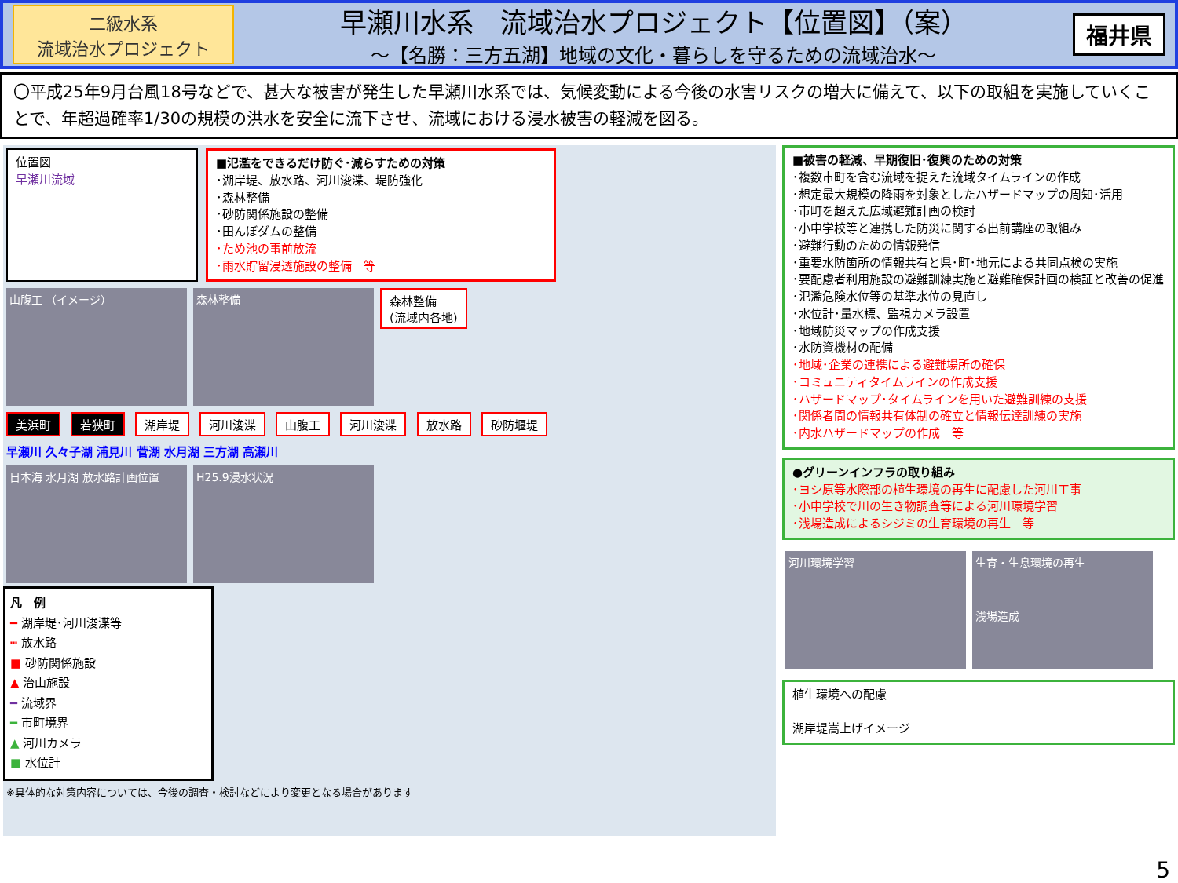二級水系
流域治水プロジェクト
早瀬川水系　流域治水プロジェクト【位置図】（案）
～【名勝：三方五湖】地域の文化・暮らしを守るための流域治水～
福井県
〇平成25年9月台風18号などで、甚大な被害が発生した早瀬川水系では、気候変動による今後の水害リスクの増大に備えて、以下の取組を実施していくことで、年超過確率1/30の規模の洪水を安全に流下させ、流域における浸水被害の軽減を図る。
位置図
早瀬川流域
■氾濫をできるだけ防ぐ･減らすための対策
･湖岸堤、放水路、河川浚渫、堤防強化
･森林整備
･砂防関係施設の整備
･田んぼダムの整備
･ため池の事前放流
･雨水貯留浸透施設の整備　等
山腹工 （イメージ） 森林整備 森林整備
(流域内各地)
美浜町 若狭町 湖岸堤 河川浚渫 山腹工 河川浚渫 放水路 砂防堰堤
早瀬川 久々子湖 浦見川 菅湖 水月湖 三方湖 高瀬川
日本海 水月湖 放水路計画位置 H25.9浸水状況
凡　例
━ 湖岸堤･河川浚渫等
┅ 放水路
■ 砂防関係施設
▲ 治山施設
━ 流域界
━ 市町境界
▲ 河川カメラ
■ 水位計
※具体的な対策内容については、今後の調査・検討などにより変更となる場合があります
■被害の軽減、早期復旧･復興のための対策
･複数市町を含む流域を捉えた流域タイムラインの作成
･想定最大規模の降雨を対象としたハザードマップの周知･活用
･市町を超えた広域避難計画の検討
･小中学校等と連携した防災に関する出前講座の取組み
･避難行動のための情報発信
･重要水防箇所の情報共有と県･町･地元による共同点検の実施
･要配慮者利用施設の避難訓練実施と避難確保計画の検証と改善の促進
･氾濫危険水位等の基準水位の見直し
･水位計･量水標、監視カメラ設置
･地域防災マップの作成支援
･水防資機材の配備
･地域･企業の連携による避難場所の確保
･コミュニティタイムラインの作成支援
･ハザードマップ･タイムラインを用いた避難訓練の支援
･関係者間の情報共有体制の確立と情報伝達訓練の実施
･内水ハザードマップの作成　等
●グリーンインフラの取り組み
･ヨシ原等水際部の植生環境の再生に配慮した河川工事
･小中学校で川の生き物調査等による河川環境学習
･浅場造成によるシジミの生育環境の再生　等
河川環境学習 生育・生息環境の再生
浅場造成
植生環境への配慮
湖岸堤嵩上げイメージ
5